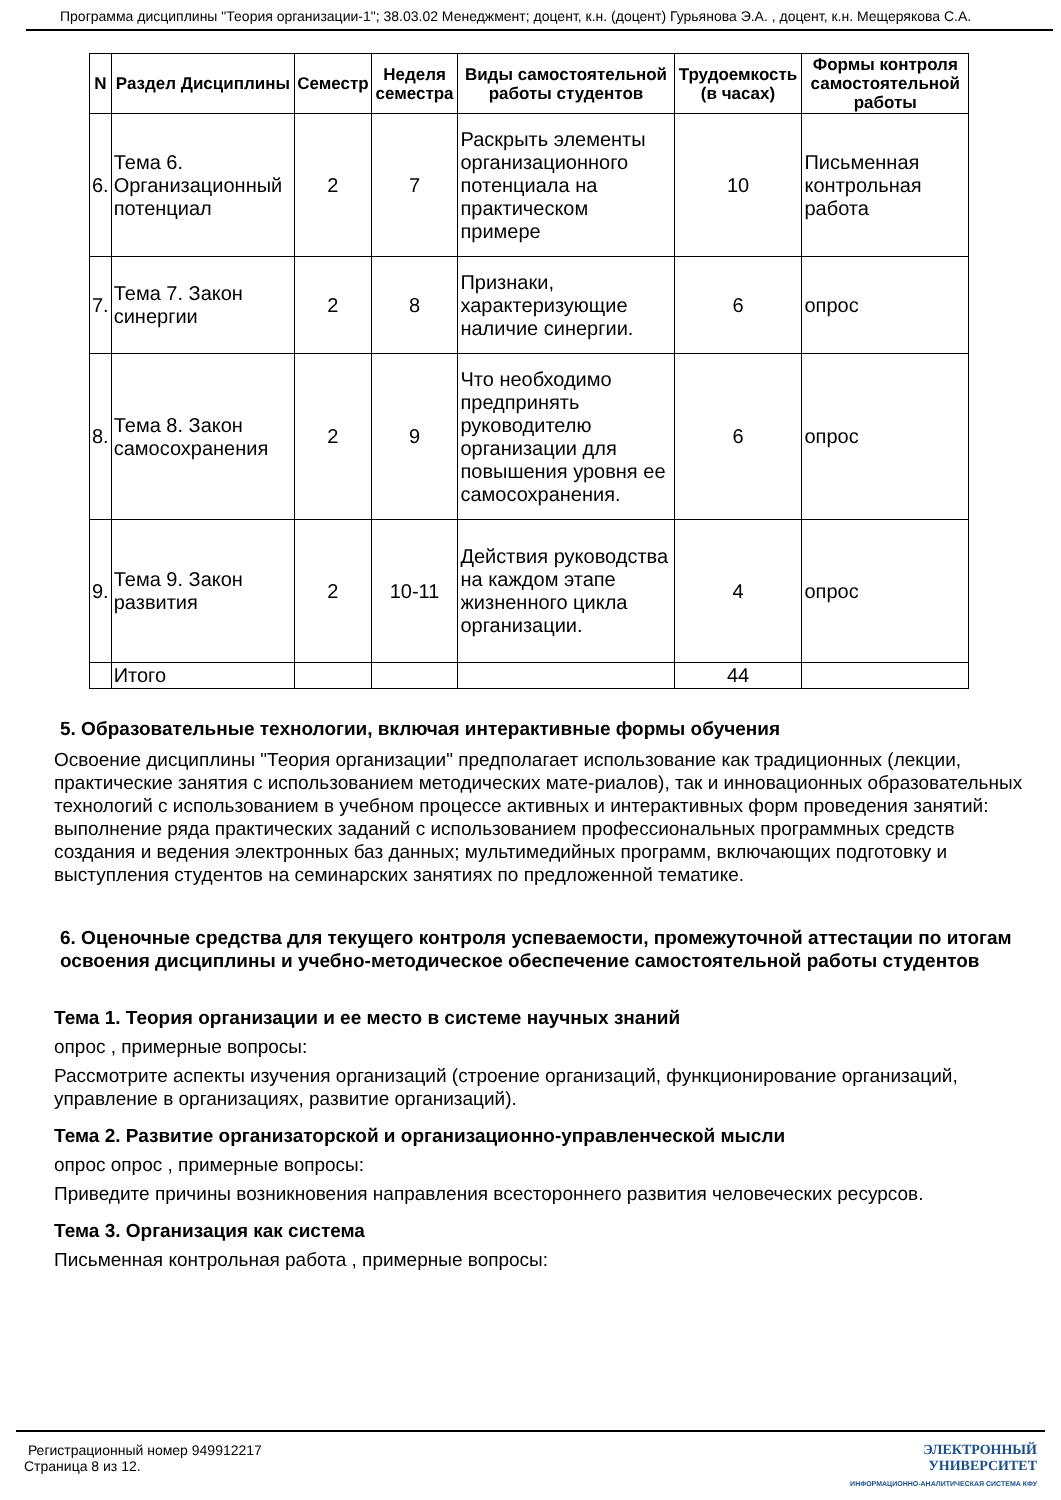Программа дисциплины "Теория организации-1"; 38.03.02 Менеджмент; доцент, к.н. (доцент) Гурьянова Э.А. , доцент, к.н. Мещерякова С.А.
| N | Раздел Дисциплины | Семестр | Неделя семестра | Виды самостоятельной работы студентов | Трудоемкость (в часах) | Формы контроля самостоятельной работы |
| --- | --- | --- | --- | --- | --- | --- |
| 6. | Тема 6. Организационный потенциал | 2 | 7 | Раскрыть элементы организационного потенциала на практическом примере | 10 | Письменная контрольная работа |
| 7. | Тема 7. Закон синергии | 2 | 8 | Признаки, характеризующие наличие синергии. | 6 | опрос |
| 8. | Тема 8. Закон самосохранения | 2 | 9 | Что необходимо предпринять руководителю организации для повышения уровня ее самосохранения. | 6 | опрос |
| 9. | Тема 9. Закон развития | 2 | 10-11 | Действия руководства на каждом этапе жизненного цикла организации. | 4 | опрос |
| | Итого | | | | 44 | |
5. Образовательные технологии, включая интерактивные формы обучения
Освоение дисциплины "Теория организации" предполагает использование как традиционных (лекции, практические занятия с использованием методических мате-риалов), так и инновационных образовательных технологий с использованием в учебном процессе активных и интерактивных форм проведения занятий: выполнение ряда практических заданий с использованием профессиональных программных средств создания и ведения электронных баз данных; мультимедийных программ, включающих подготовку и выступления студентов на семинарских занятиях по предложенной тематике.
6. Оценочные средства для текущего контроля успеваемости, промежуточной аттестации по итогам освоения дисциплины и учебно-методическое обеспечение самостоятельной работы студентов
Тема 1. Теория организации и ее место в системе научных знаний
опрос , примерные вопросы:
Рассмотрите аспекты изучения организаций (строение организаций, функционирование организаций, управление в организациях, развитие организаций).
Тема 2. Развитие организаторской и организационно-управленческой мысли
опрос опрос , примерные вопросы:
Приведите причины возникновения направления всестороннего развития человеческих ресурсов.
Тема 3. Организация как система
Письменная контрольная работа , примерные вопросы:
Регистрационный номер 949912217
Страница 8 из 12.
ЭЛЕКТРОННЫЙ
УНИВЕРСИТЕТ
ИНФОРМАЦИОННО-АНАЛИТИЧЕСКАЯ СИСТЕМА КФУ